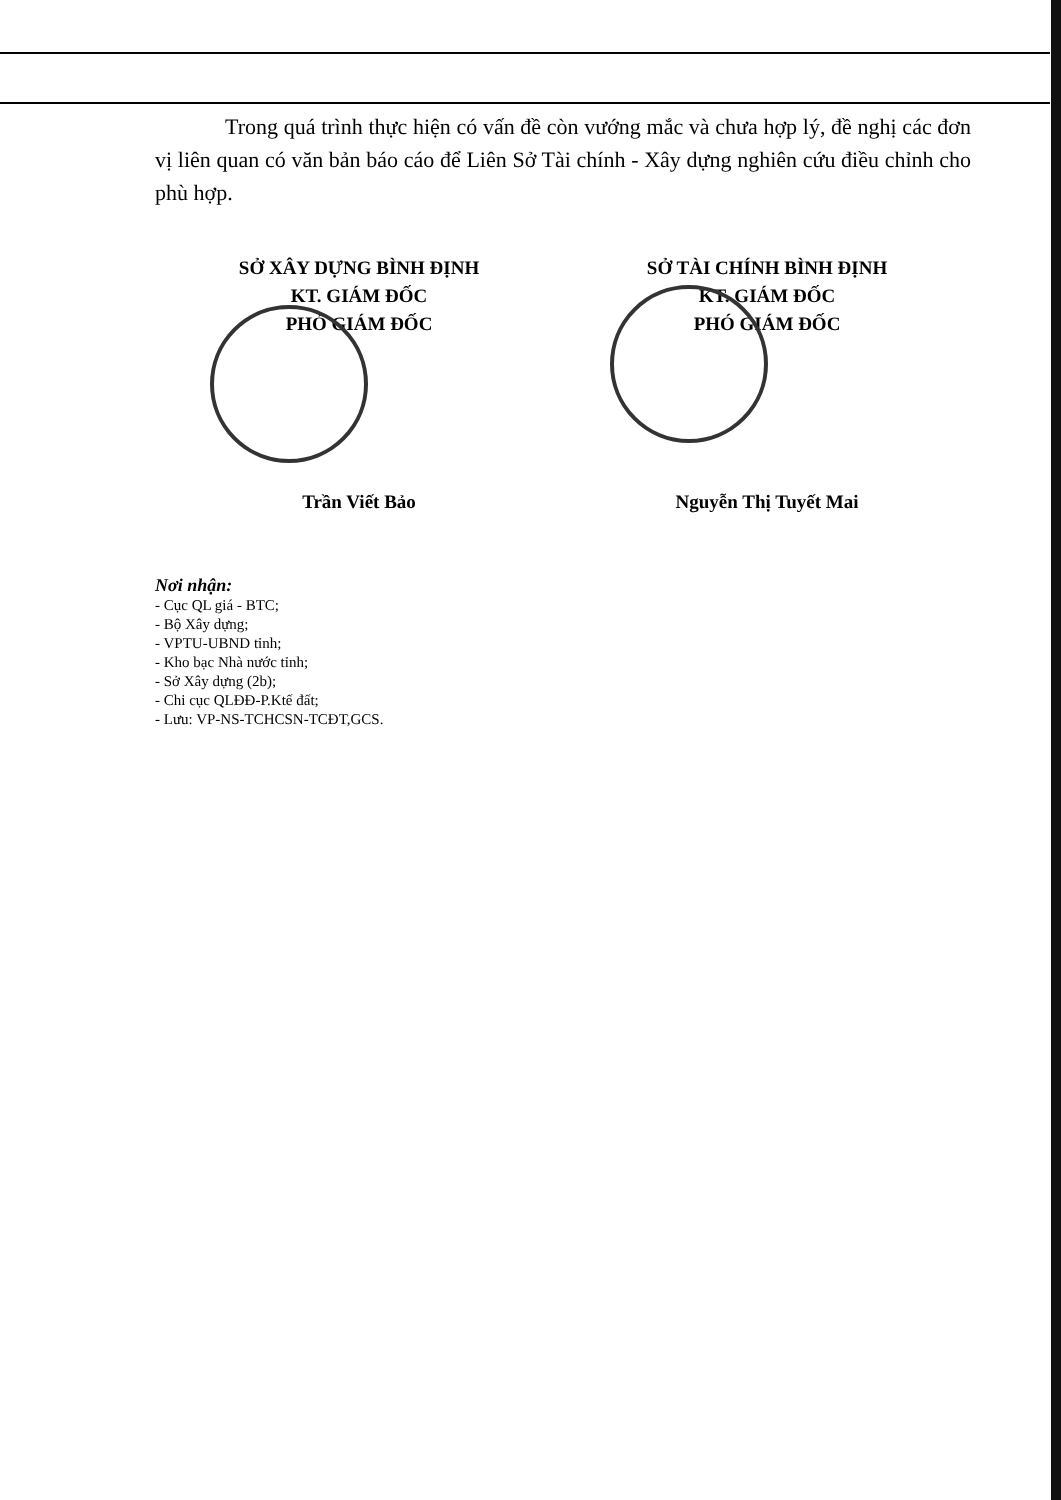Trong quá trình thực hiện có vấn đề còn vướng mắc và chưa hợp lý, đề nghị các đơn vị liên quan có văn bản báo cáo để Liên Sở Tài chính - Xây dựng nghiên cứu điều chỉnh cho phù hợp.
SỞ XÂY DỰNG BÌNH ĐỊNH
KT. GIÁM ĐỐC
PHÓ GIÁM ĐỐC
Trần Viết Bảo
SỞ TÀI CHÍNH BÌNH ĐỊNH
KT. GIÁM ĐỐC
PHÓ GIÁM ĐỐC
Nguyễn Thị Tuyết Mai
Nơi nhận:
- Cục QL giá - BTC;
- Bộ Xây dựng;
- VPTU-UBND tỉnh;
- Kho bạc Nhà nước tỉnh;
- Sở Xây dựng (2b);
- Chi cục QLĐĐ-P.Ktế đất;
- Lưu: VP-NS-TCHCSN-TCĐT,GCS.